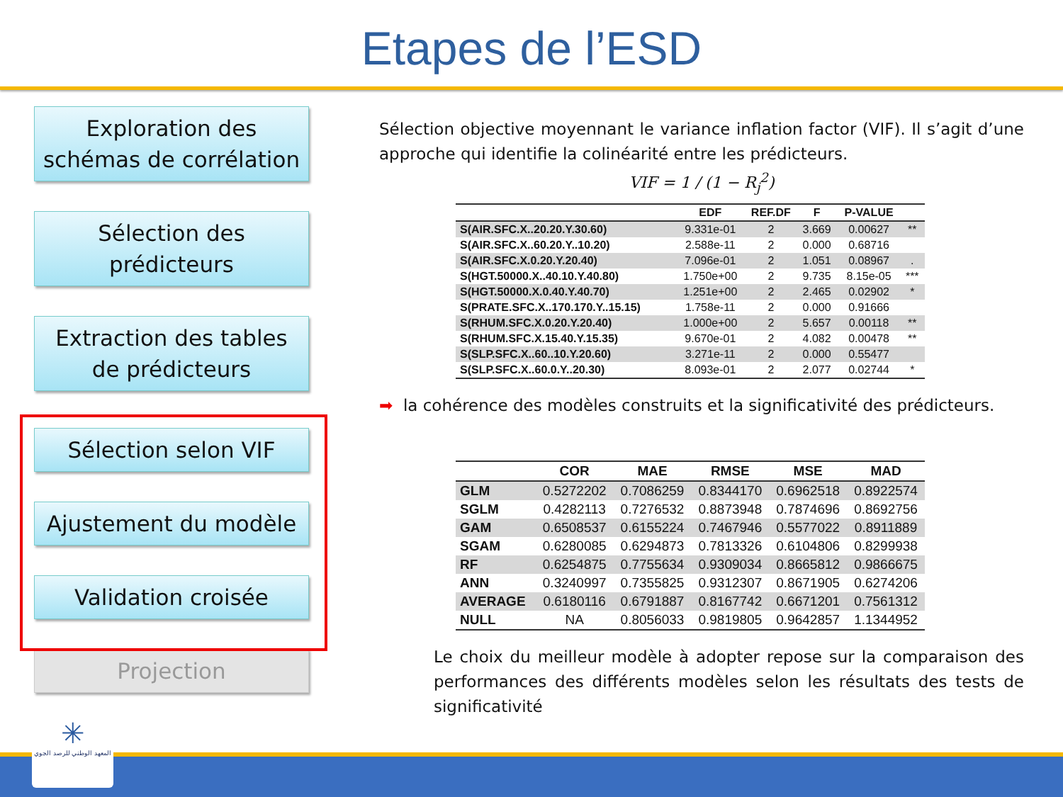Etapes de l’ESD
Exploration des
schémas de corrélation
Sélection des
prédicteurs
Extraction des tables
de prédicteurs
Sélection selon VIF
Ajustement du modèle
Validation croisée
Projection
Sélection objective moyennant le variance inflation factor (VIF). Il s’agit d’une approche qui identifie la colinéarité entre les prédicteurs.
VIF = 1 / (1 − R<sub>j</sub><sup>2</sup>)
| | EDF | REF.DF | F | P-VALUE | |
| --- | --- | --- | --- | --- | --- |
| S(AIR.SFC.X..20.20.Y.30.60) | 9.331e-01 | 2 | 3.669 | 0.00627 | ** |
| S(AIR.SFC.X..60.20.Y..10.20) | 2.588e-11 | 2 | 0.000 | 0.68716 | |
| S(AIR.SFC.X.0.20.Y.20.40) | 7.096e-01 | 2 | 1.051 | 0.08967 | . |
| S(HGT.50000.X..40.10.Y.40.80) | 1.750e+00 | 2 | 9.735 | 8.15e-05 | *** |
| S(HGT.50000.X.0.40.Y.40.70) | 1.251e+00 | 2 | 2.465 | 0.02902 | * |
| S(PRATE.SFC.X..170.170.Y..15.15) | 1.758e-11 | 2 | 0.000 | 0.91666 | |
| S(RHUM.SFC.X.0.20.Y.20.40) | 1.000e+00 | 2 | 5.657 | 0.00118 | ** |
| S(RHUM.SFC.X.15.40.Y.15.35) | 9.670e-01 | 2 | 4.082 | 0.00478 | ** |
| S(SLP.SFC.X..60..10.Y.20.60) | 3.271e-11 | 2 | 0.000 | 0.55477 | |
| S(SLP.SFC.X..60.0.Y..20.30) | 8.093e-01 | 2 | 2.077 | 0.02744 | * |
➡ la cohérence des modèles construits et la significativité des prédicteurs.
| | COR | MAE | RMSE | MSE | MAD |
| --- | --- | --- | --- | --- | --- |
| GLM | 0.5272202 | 0.7086259 | 0.8344170 | 0.6962518 | 0.8922574 |
| SGLM | 0.4282113 | 0.7276532 | 0.8873948 | 0.7874696 | 0.8692756 |
| GAM | 0.6508537 | 0.6155224 | 0.7467946 | 0.5577022 | 0.8911889 |
| SGAM | 0.6280085 | 0.6294873 | 0.7813326 | 0.6104806 | 0.8299938 |
| RF | 0.6254875 | 0.7755634 | 0.9309034 | 0.8665812 | 0.9866675 |
| ANN | 0.3240997 | 0.7355825 | 0.9312307 | 0.8671905 | 0.6274206 |
| AVERAGE | 0.6180116 | 0.6791887 | 0.8167742 | 0.6671201 | 0.7561312 |
| NULL | NA | 0.8056033 | 0.9819805 | 0.9642857 | 1.1344952 |
Le choix du meilleur modèle à adopter repose sur la comparaison des performances des différents modèles selon les résultats des tests de significativité
✳
المعهد الوطني للرصد الجوي